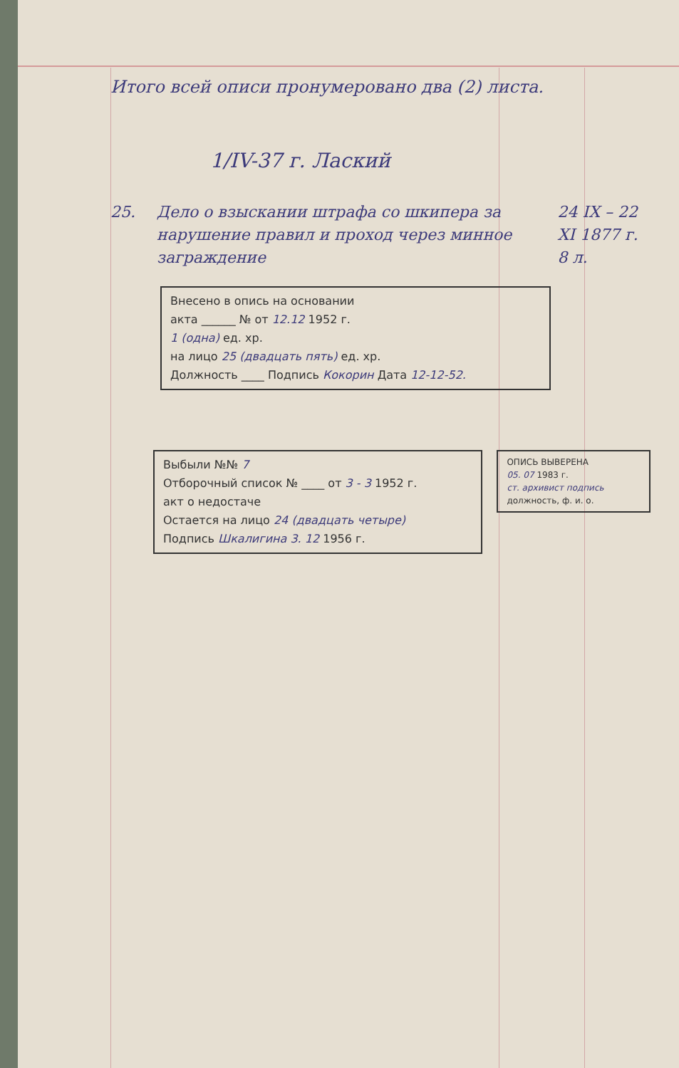Итого всей описи пронумеровано два (2) листа.
1/IV-37 г. Лаский
25. Дело о взыскании штрафа со шкипера за нарушение правил и проход через минное заграждение 24 IX – 22 XI 1877 г. 8 л.
Внесено в опись на основании
акта ______ № от 12.12 1952 г.
1 (одна) ед. хр.
на лицо 25 (двадцать пять) ед. хр.
Должность ____ Подпись Кокорин Дата 12-12-52.
Выбыли №№ 7
Отборочный список № ____ от 3 - 3 1952 г.
акт о недостаче
Остается на лицо 24 (двадцать четыре)
Подпись Шкалигина 3. 12 1956 г.
ОПИСЬ ВЫВЕРЕНА
05. 07 1983 г.
ст. архивист подпись
должность, ф. и. о.